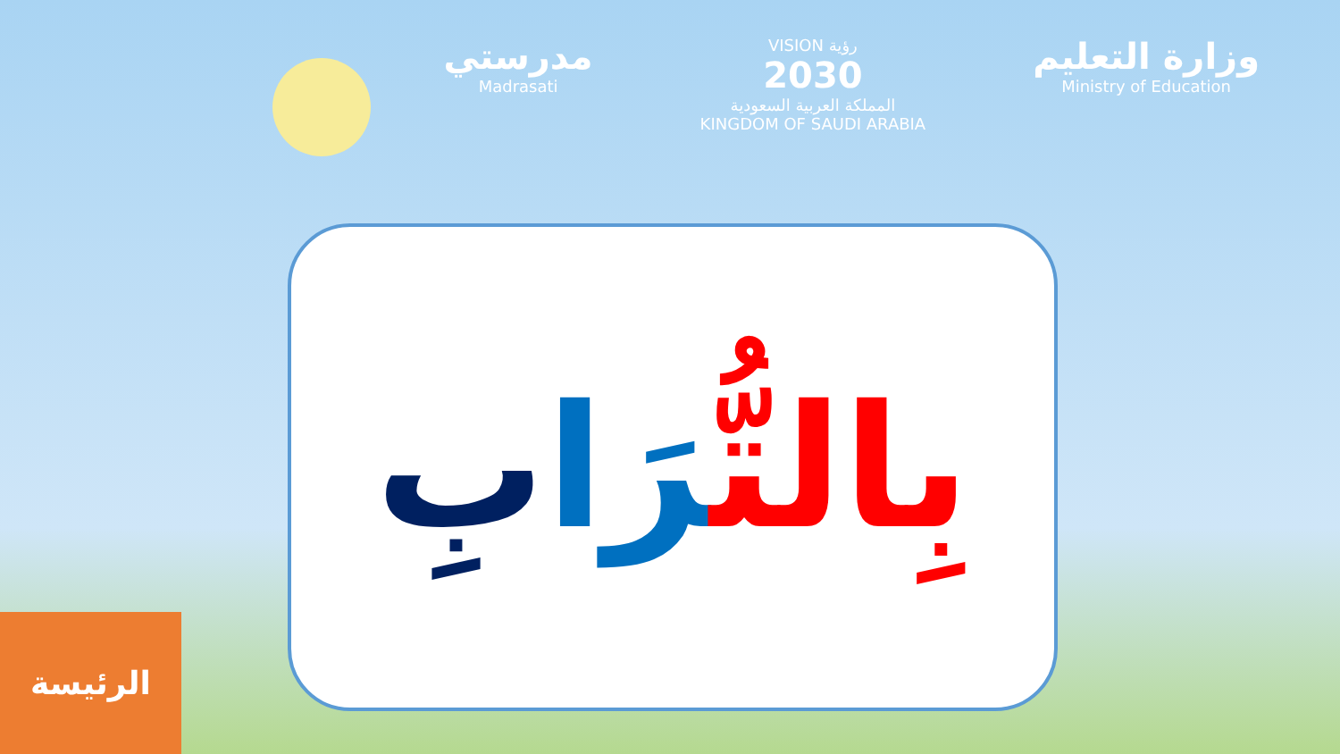مدرستي
Madrasati
VISION رؤية
2030
المملكة العربية السعودية
KINGDOM OF SAUDI ARABIA
وزارة التعليم
Ministry of Education
بِالتُّرَا بِ
الرئيسة